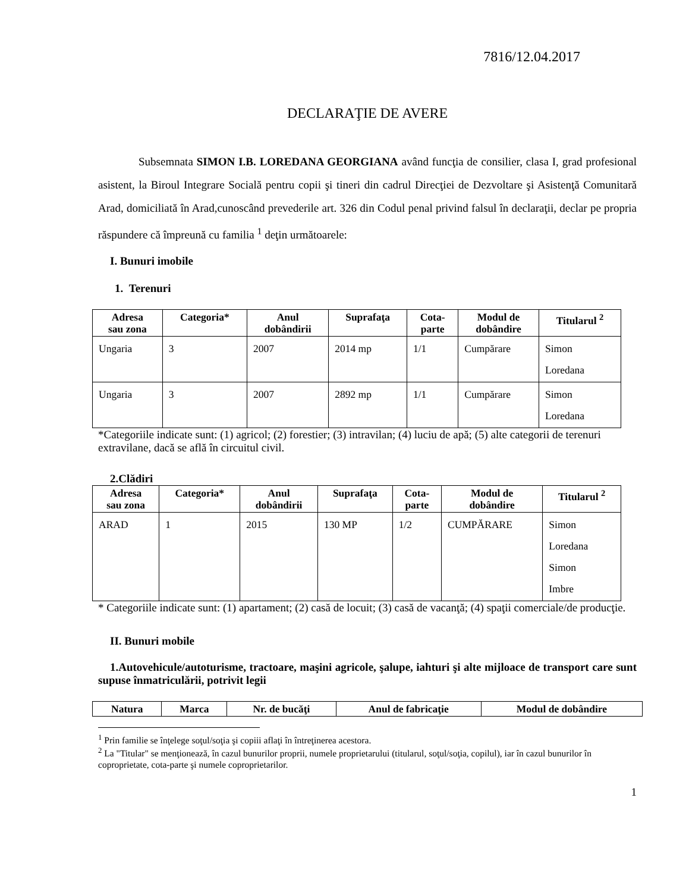7816/12.04.2017
DECLARAŢIE DE AVERE
Subsemnata SIMON I.B. LOREDANA GEORGIANA având funcţia de consilier, clasa I, grad profesional asistent, la Biroul Integrare Socială pentru copii şi tineri din cadrul Direcţiei de Dezvoltare şi Asistenţă Comunitară Arad, domiciliată în Arad,cunoscând prevederile art. 326 din Codul penal privind falsul în declaraţii, declar pe propria răspundere că împreună cu familia <sup>1</sup> deţin următoarele:
I. Bunuri imobile
1. Terenuri
| Adresa sau zona | Categoria* | Anul dobândirii | Suprafaţa | Cota- parte | Modul de dobândire | Titularul <sup>2</sup> |
| --- | --- | --- | --- | --- | --- | --- |
| Ungaria | 3 | 2007 | 2014 mp | 1/1 | Cumpărare | Simon Loredana |
| Ungaria | 3 | 2007 | 2892 mp | 1/1 | Cumpărare | Simon Loredana |
*Categoriile indicate sunt: (1) agricol; (2) forestier; (3) intravilan; (4) luciu de apă; (5) alte categorii de terenuri extravilane, dacă se află în circuitul civil.
2.Clădiri
| Adresa sau zona | Categoria* | Anul dobândirii | Suprafaţa | Cota- parte | Modul de dobândire | Titularul <sup>2</sup> |
| --- | --- | --- | --- | --- | --- | --- |
| ARAD | 1 | 2015 | 130 MP | 1/2 | CUMPĂRARE | Simon Loredana Simon Imbre |
* Categoriile indicate sunt: (1) apartament; (2) casă de locuit; (3) casă de vacanţă; (4) spaţii comerciale/de producţie.
II. Bunuri mobile
1.Autovehicule/autoturisme, tractoare, maşini agricole, şalupe, iahturi şi alte mijloace de transport care sunt supuse înmatriculării, potrivit legii
| Natura | Marca | Nr. de bucăţi | Anul de fabricaţie | Modul de dobândire |
| --- | --- | --- | --- | --- |
<sup>1</sup> Prin familie se înţelege soţul/soţia şi copiii aflaţi în întreţinerea acestora.
<sup>2</sup> La "Titular" se menţionează, în cazul bunurilor proprii, numele proprietarului (titularul, soţul/soţia, copilul), iar în cazul bunurilor în coproprietate, cota-parte şi numele coproprietarilor.
1